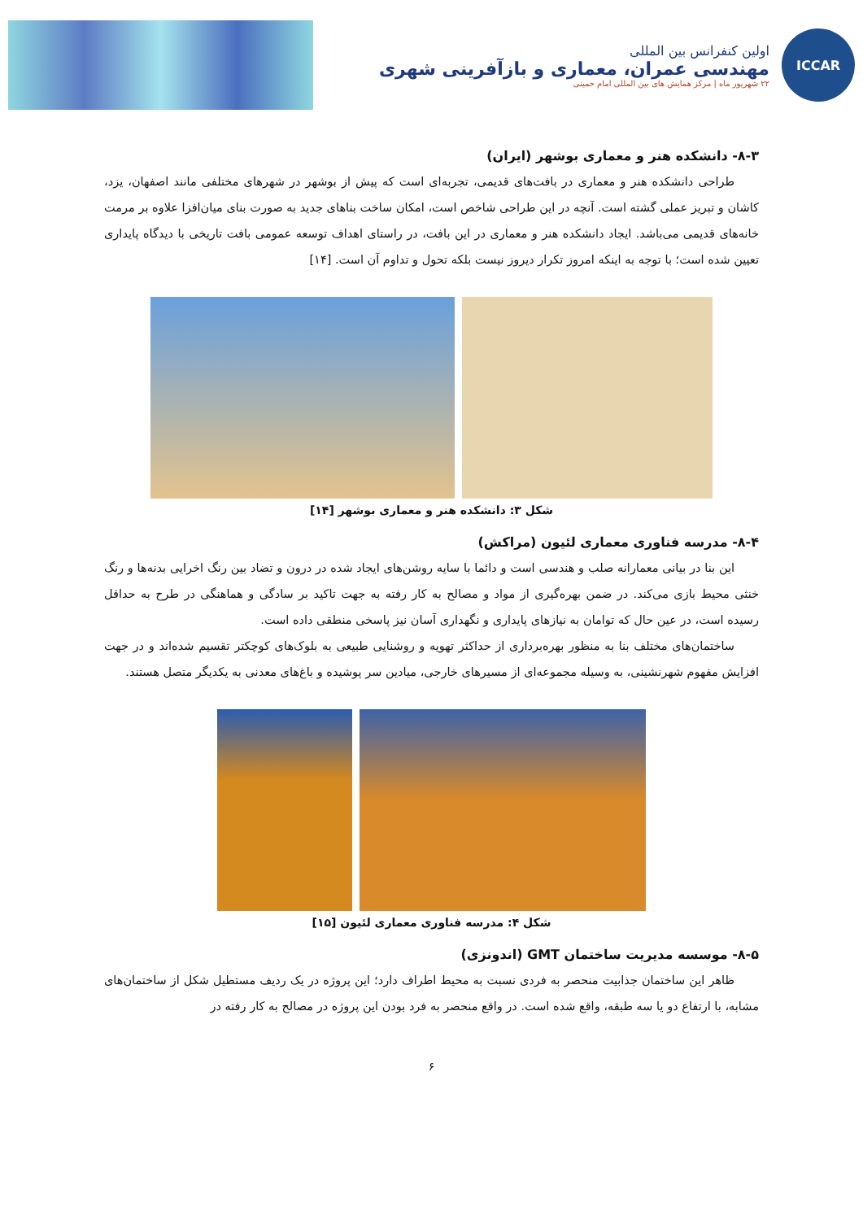ICCAR
اولین کنفرانس بین المللی
مهندسی عمران، معماری و بازآفرینی شهری
۲۲ شهریور ماه | مرکز همایش های بین المللی امام خمینی
۸-۳- دانشکده هنر و معماری بوشهر (ایران)
طراحی دانشکده هنر و معماری در بافت‌های قدیمی، تجربه‌ای است که پیش از بوشهر در شهرهای مختلفی مانند اصفهان، یزد، کاشان و تبریز عملی گشته است. آنچه در این طراحی شاخص است، امکان ساخت بناهای جدید به صورت بنای میان‌افزا علاوه بر مرمت خانه‌های قدیمی می‌باشد. ایجاد دانشکده هنر و معماری در این بافت، در راستای اهداف توسعه عمومی بافت تاریخی با دیدگاه پایداری تعیین شده است؛ با توجه به اینکه امروز تکرار دیروز نیست بلکه تحول و تداوم آن است. [۱۴]
شکل ۳: دانشکده هنر و معماری بوشهر [۱۴]
۸-۴- مدرسه فناوری معماری لئیون (مراکش)
این بنا در بیانی معمارانه صلب و هندسی است و دائما با سایه روشن‌های ایجاد شده در درون و تضاد بین رنگ اخرایی بدنه‌ها و رنگ خنثی محیط بازی می‌کند. در ضمن بهره‌گیری از مواد و مصالح به کار رفته به جهت تاکید بر سادگی و هماهنگی در طرح به حداقل رسیده است، در عین حال که توامان به نیازهای پایداری و نگهداری آسان نیز پاسخی منطقی داده است.
ساختمان‌های مختلف بنا به منظور بهره‌برداری از حداکثر تهویه و روشنایی طبیعی به بلوک‌های کوچکتر تقسیم شده‌اند و در جهت افزایش مفهوم شهرنشینی، به وسیله مجموعه‌ای از مسیرهای خارجی، میادین سر پوشیده و باغ‌های معدنی به یکدیگر متصل هستند.
شکل ۴: مدرسه فناوری معماری لئیون [۱۵]
۸-۵- موسسه مدیریت ساختمان GMT (اندونزی)
ظاهر این ساختمان جذابیت منحصر به فردی نسبت به محیط اطراف دارد؛ این پروژه در یک ردیف مستطیل شکل از ساختمان‌های مشابه، با ارتفاع دو یا سه طبقه، واقع شده است. در واقع منحصر به فرد بودن این پروژه در مصالح به کار رفته در
۶